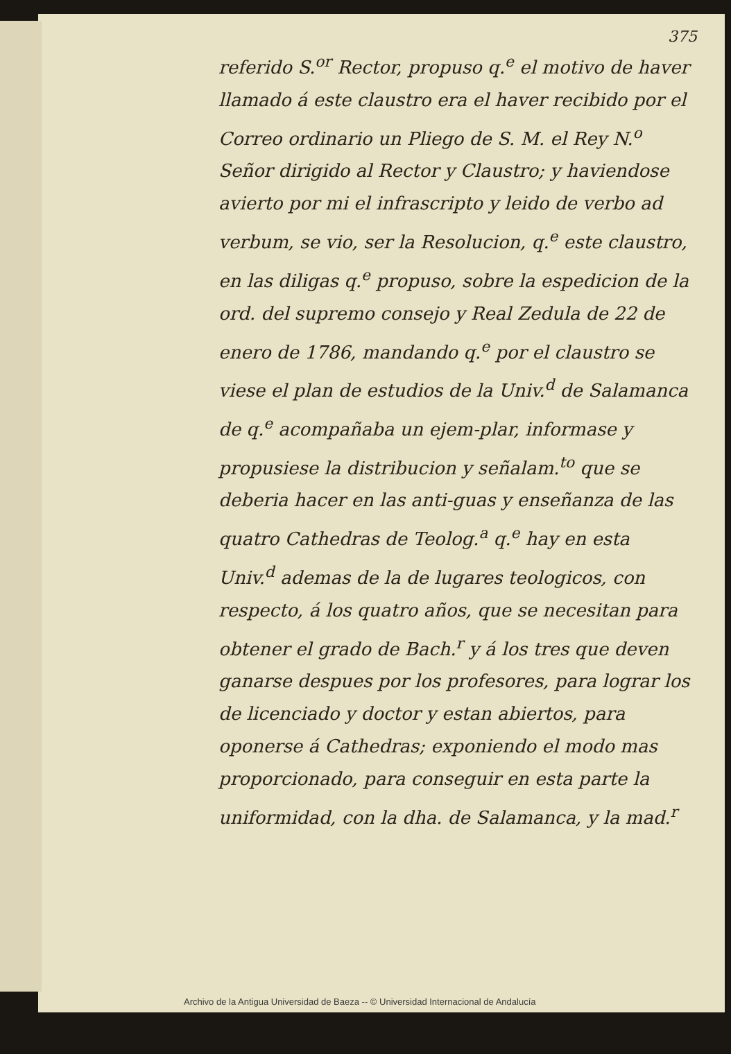375
referido S.<sup>or</sup> Rector, propuso q.<sup>e</sup> el motivo de haver llamado á este claustro era el haver recibido por el Correo ordinario un Pliego de S. M. el Rey N.<sup>o</sup> Señor dirigido al Rector y Claustro; y haviendose avierto por mi el infrascripto y leido de verbo ad verbum, se vio, ser la Resolucion, q.<sup>e</sup> este claustro, en las diligas q.<sup>e</sup> propuso, sobre la espedicion de la ord. del supremo consejo y Real Zedula de 22 de enero de 1786, mandando q.<sup>e</sup> por el claustro se viese el plan de estudios de la Univ.<sup>d</sup> de Salamanca de q.<sup>e</sup> acompañaba un ejem-plar, informase y propusiese la distribucion y señalam.<sup>to</sup> que se deberia hacer en las anti-guas y enseñanza de las quatro Cathedras de Teolog.<sup>a</sup> q.<sup>e</sup> hay en esta Univ.<sup>d</sup> ademas de la de lugares teologicos, con respecto, á los quatro años, que se necesitan para obtener el grado de Bach.<sup>r</sup> y á los tres que deven ganarse despues por los profesores, para lograr los de licenciado y doctor y estan abiertos, para oponerse á Cathedras; exponiendo el modo mas proporcionado, para conseguir en esta parte la uniformidad, con la dha. de Salamanca, y la mad.<sup>r</sup>
Archivo de la Antigua Universidad de Baeza -- © Universidad Internacional de Andalucía